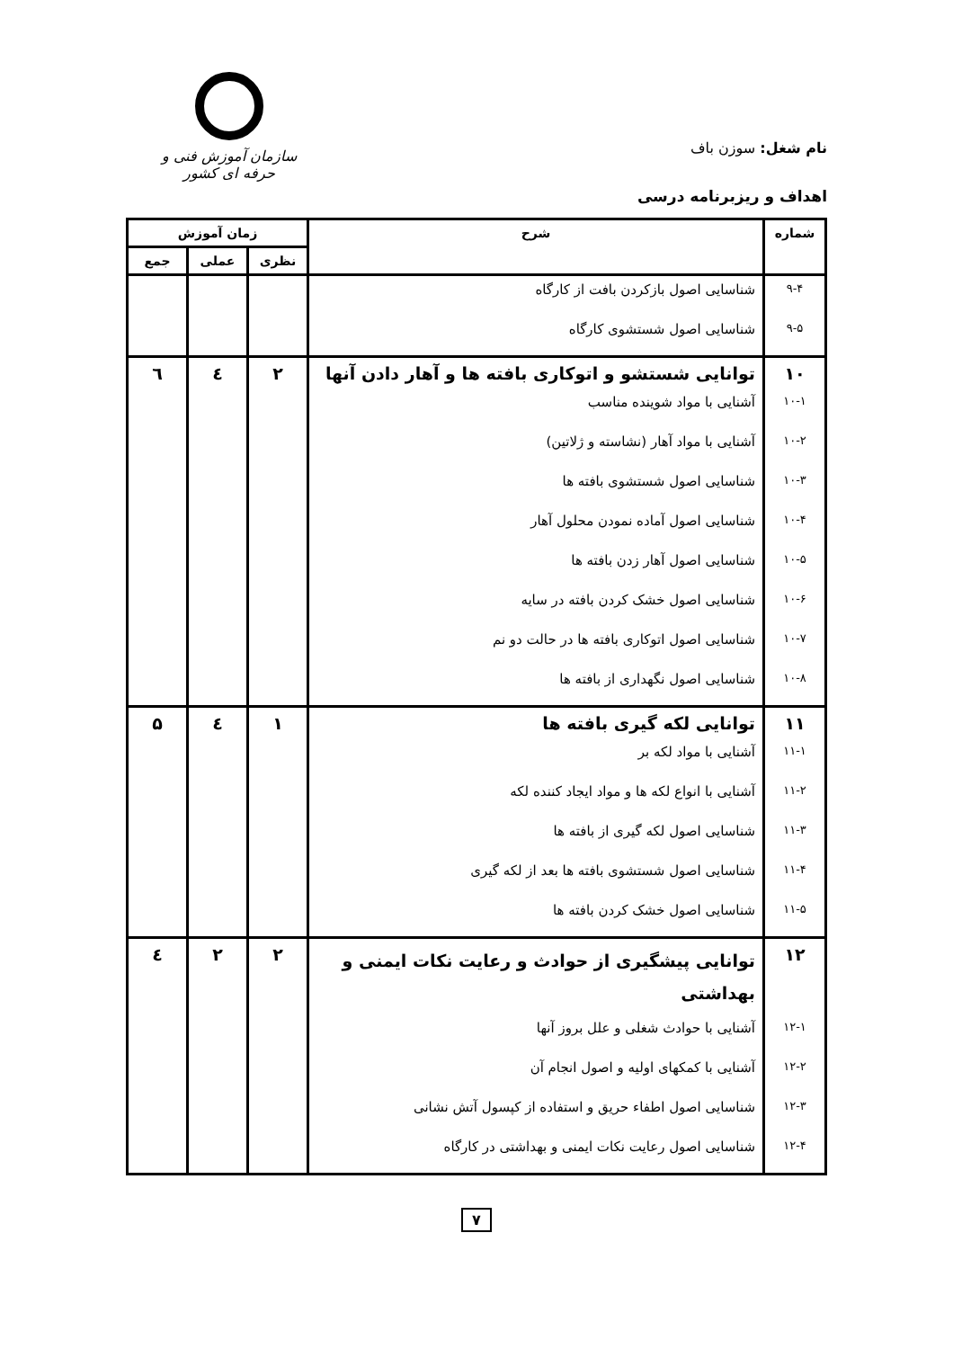نام شغل: سوزن باف
سازمان آموزش فنی و حرفه ای کشور
اهداف و ریزبرنامه درسی
| شماره | شرح | زمان آموزش | | |
| --- | --- | --- | --- | --- |
| | | نظری | عملی | جمع |
| ۹-۴ | شناسایی اصول بازکردن بافت از کارگاه | | | |
| ۹-۵ | شناسایی اصول شستشوی کارگاه | | | |
| ۱۰ | توانایی شستشو و اتوکاری بافته ها و آهار دادن آنها | ۲ | ٤ | ٦ |
| ۱۰-۱ | آشنایی با مواد شوینده مناسب | | | |
| ۱۰-۲ | آشنایی با مواد آهار (نشاسته و ژلاتین) | | | |
| ۱۰-۳ | شناسایی اصول شستشوی بافته ها | | | |
| ۱۰-۴ | شناسایی اصول آماده نمودن محلول آهار | | | |
| ۱۰-۵ | شناسایی اصول آهار زدن بافته ها | | | |
| ۱۰-۶ | شناسایی اصول خشک کردن بافته در سایه | | | |
| ۱۰-۷ | شناسایی اصول اتوکاری بافته ها در حالت دو نم | | | |
| ۱۰-۸ | شناسایی اصول نگهداری از بافته ها | | | |
| ۱۱ | توانایی لکه گیری بافته ها | ۱ | ٤ | ۵ |
| ۱۱-۱ | آشنایی با مواد لکه بر | | | |
| ۱۱-۲ | آشنایی با انواع لکه ها و مواد ایجاد کننده لکه | | | |
| ۱۱-۳ | شناسایی اصول لکه گیری از بافته ها | | | |
| ۱۱-۴ | شناسایی اصول شستشوی بافته ها بعد از لکه گیری | | | |
| ۱۱-۵ | شناسایی اصول خشک کردن بافته ها | | | |
| ۱۲ | توانایی پیشگیری از حوادث و رعایت نکات ایمنی و بهداشتی | ۲ | ۲ | ٤ |
| ۱۲-۱ | آشنایی با حوادث شغلی و علل بروز آنها | | | |
| ۱۲-۲ | آشنایی با کمکهای اولیه و اصول انجام آن | | | |
| ۱۲-۳ | شناسایی اصول اطفاء حریق و استفاده از کپسول آتش نشانی | | | |
| ۱۲-۴ | شناسایی اصول رعایت نکات ایمنی و بهداشتی در کارگاه | | | |
۷